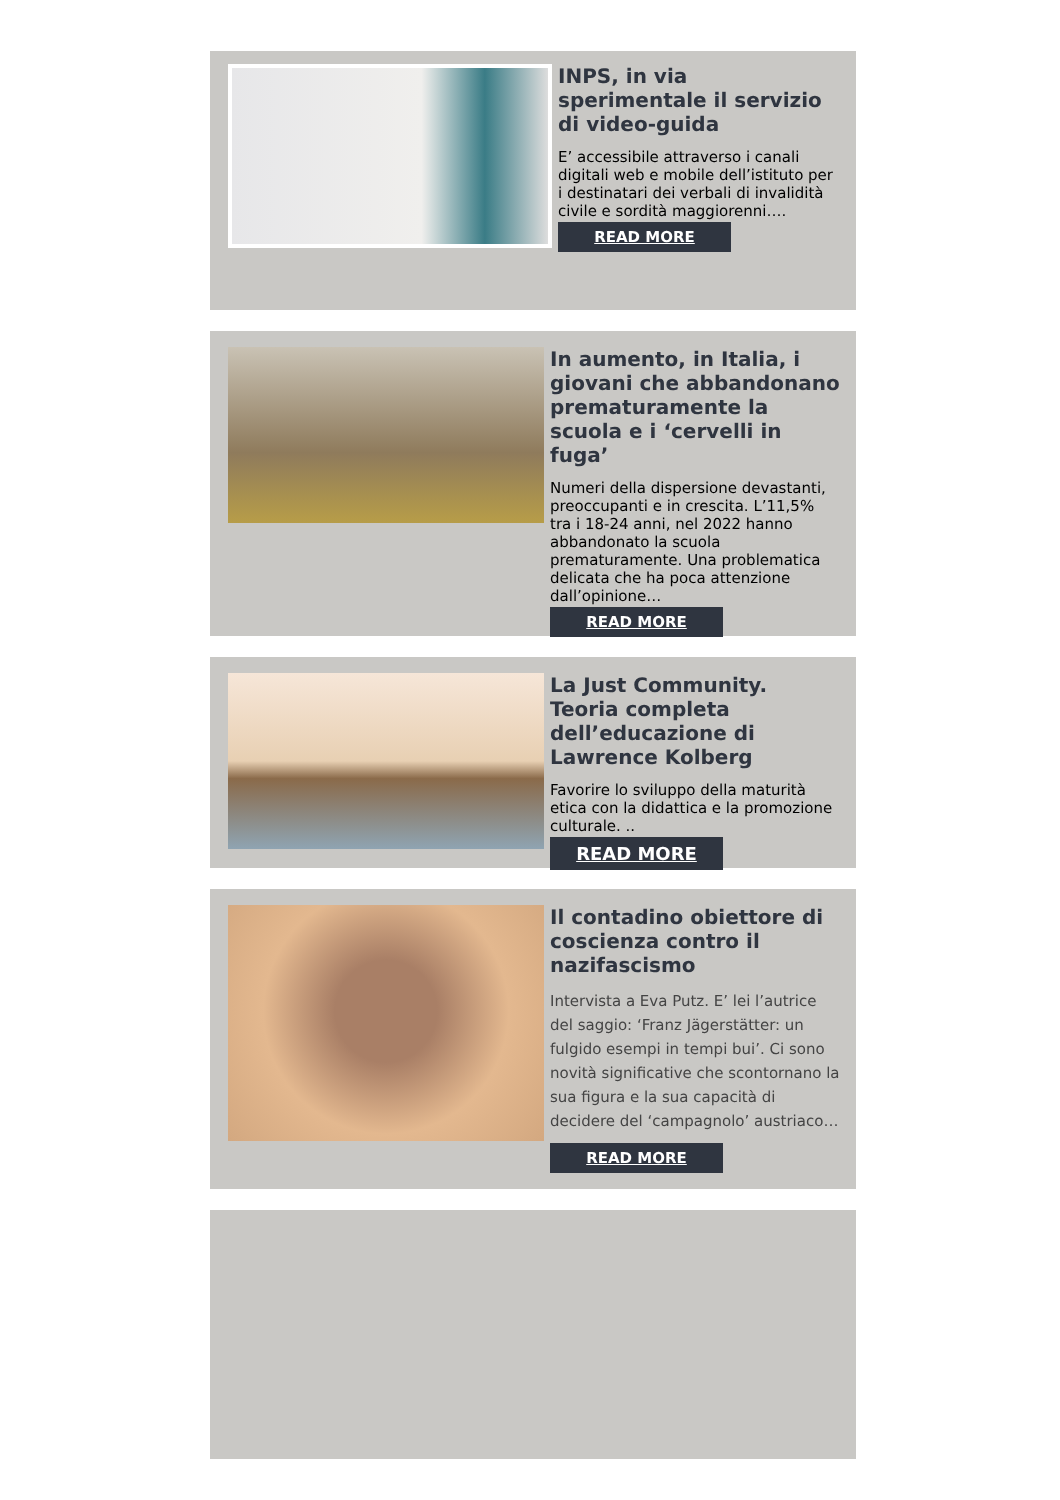INPS, in via sperimentale il servizio di video-guida
E’ accessibile attraverso i canali digitali web e mobile dell’istituto per i destinatari dei verbali di invalidità civile e sordità maggiorenni….
READ MORE
In aumento, in Italia, i giovani che abbandonano prematuramente la scuola e i ‘cervelli in fuga’
Numeri della dispersione devastanti, preoccupanti e in crescita. L’11,5% tra i 18-24 anni, nel 2022 hanno abbandonato la scuola prematuramente. Una problematica delicata che ha poca attenzione dall’opinione…
READ MORE
La Just Community. Teoria completa dell’educazione di Lawrence Kolberg
Favorire lo sviluppo della maturità etica con la didattica e la promozione culturale. ..
READ MORE
Il contadino obiettore di coscienza contro il nazifascismo
Intervista a Eva Putz. E’ lei l’autrice del saggio: ‘Franz Jägerstätter: un fulgido esempi in tempi bui’. Ci sono novità significative che scontornano la sua figura e la sua capacità di decidere del ‘campagnolo’ austriaco…
READ MORE